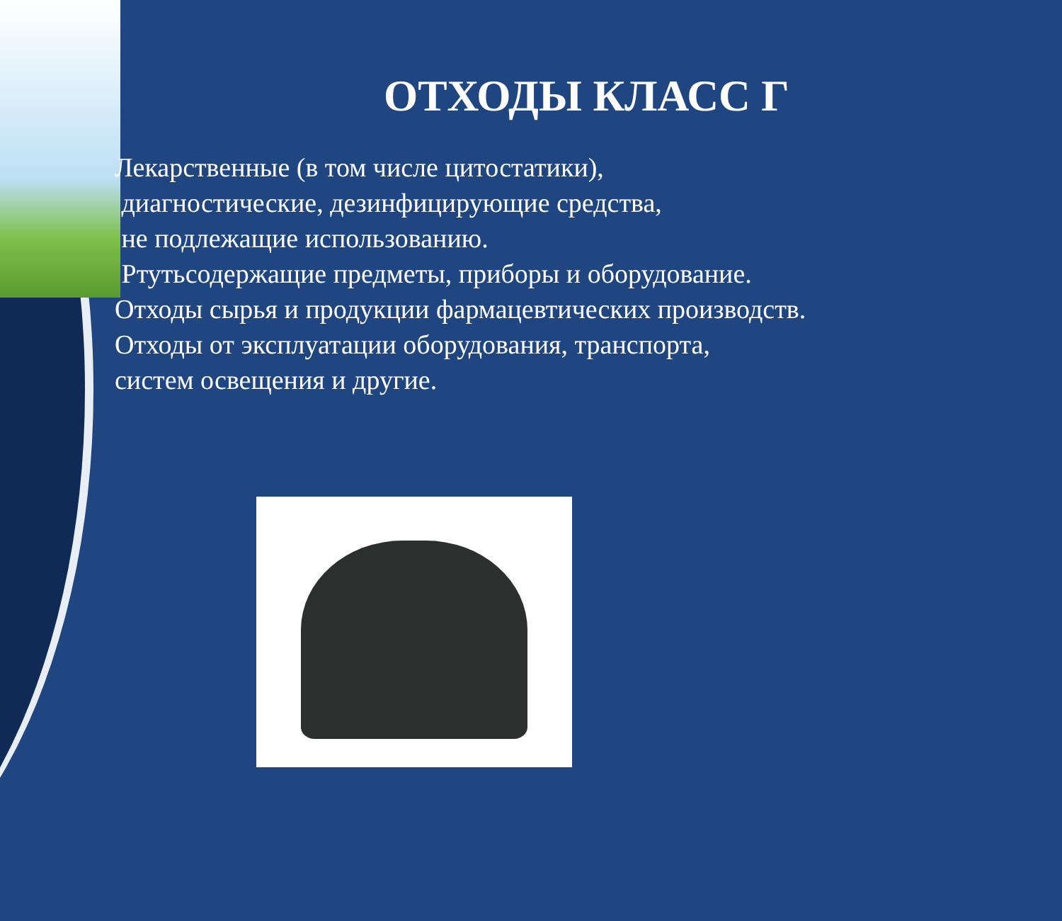ОТХОДЫ КЛАСС Г
Лекарственные (в том числе цитостатики),
диагностические, дезинфицирующие средства,
не подлежащие использованию.
Ртутьсодержащие предметы, приборы и оборудование.
Отходы сырья и продукции фармацевтических производств.
Отходы от эксплуатации оборудования, транспорта,
систем освещения и другие.